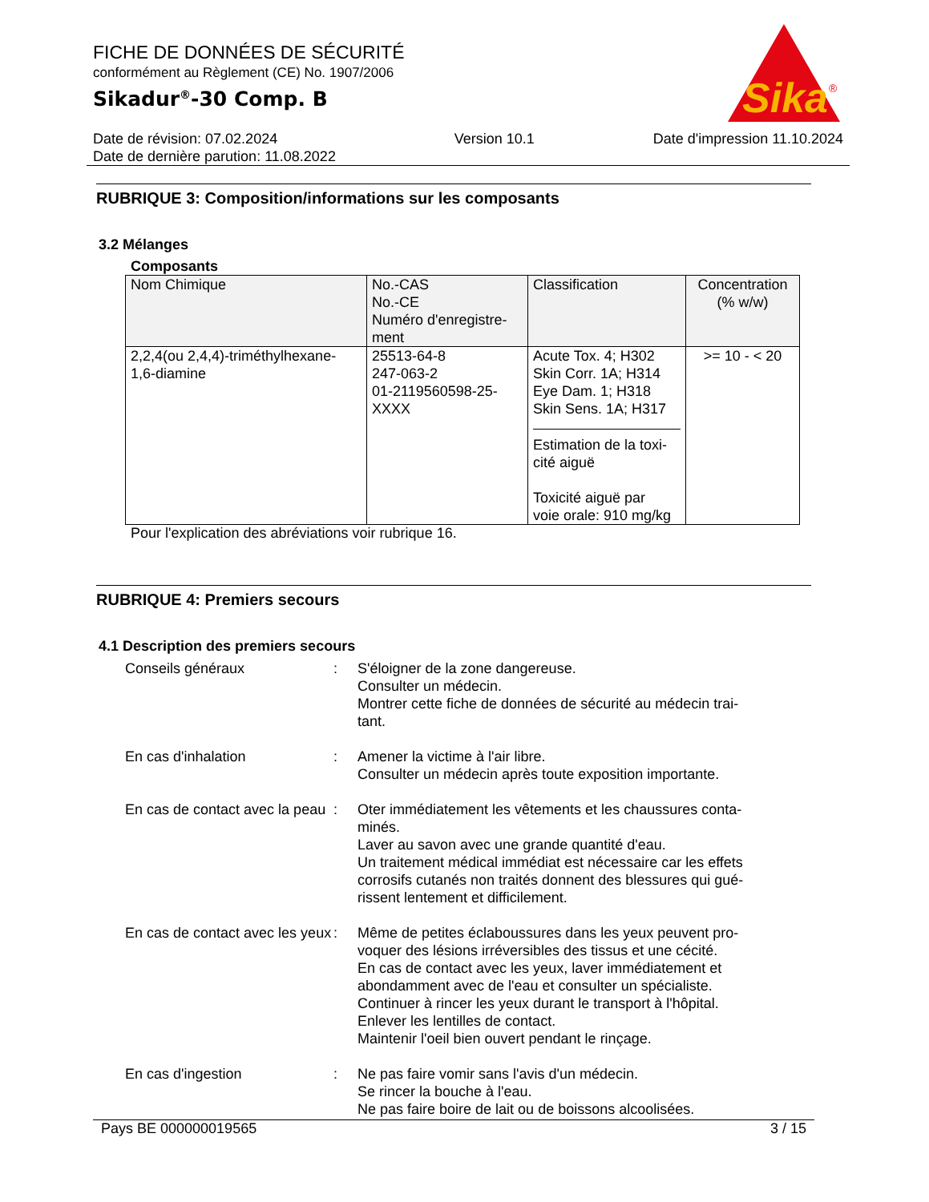Sika
®
FICHE DE DONNÉES DE SÉCURITÉ
conformément au Règlement (CE) No. 1907/2006
Sikadur<sup>®</sup>-30 Comp. B
Date de révision: 07.02.2024
Date de dernière parution: 11.08.2022
Version 10.1 Date d'impression 11.10.2024
RUBRIQUE 3: Composition/informations sur les composants
3.2 Mélanges
Composants
| Nom Chimique | No.-CAS No.-CE Numéro d'enregistre- ment | Classification | Concentration (% w/w) |
| --- | --- | --- | --- |
| 2,2,4(ou 2,4,4)-triméthylhexane- 1,6-diamine | 25513-64-8 247-063-2 01-2119560598-25- XXXX | Acute Tox. 4; H302 Skin Corr. 1A; H314 Eye Dam. 1; H318 Skin Sens. 1A; H317 Estimation de la toxi- cité aiguë Toxicité aiguë par voie orale: 910 mg/kg | >= 10 - < 20 |
Pour l'explication des abréviations voir rubrique 16.
RUBRIQUE 4: Premiers secours
4.1 Description des premiers secours
Conseils généraux
:
S'éloigner de la zone dangereuse.
Consulter un médecin.
Montrer cette fiche de données de sécurité au médecin trai-
tant.
En cas d'inhalation
:
Amener la victime à l'air libre.
Consulter un médecin après toute exposition importante.
En cas de contact avec la peau
:
Oter immédiatement les vêtements et les chaussures conta-
minés.
Laver au savon avec une grande quantité d'eau.
Un traitement médical immédiat est nécessaire car les effets corrosifs cutanés non traités donnent des blessures qui gué-
rissent lentement et difficilement.
En cas de contact avec les yeux
:
Même de petites éclaboussures dans les yeux peuvent pro-
voquer des lésions irréversibles des tissus et une cécité.
En cas de contact avec les yeux, laver immédiatement et abondamment avec de l'eau et consulter un spécialiste.
Continuer à rincer les yeux durant le transport à l'hôpital.
Enlever les lentilles de contact.
Maintenir l'oeil bien ouvert pendant le rinçage.
En cas d'ingestion
:
Ne pas faire vomir sans l'avis d'un médecin.
Se rincer la bouche à l'eau.
Ne pas faire boire de lait ou de boissons alcoolisées.
Pays BE 000000019565 3 / 15